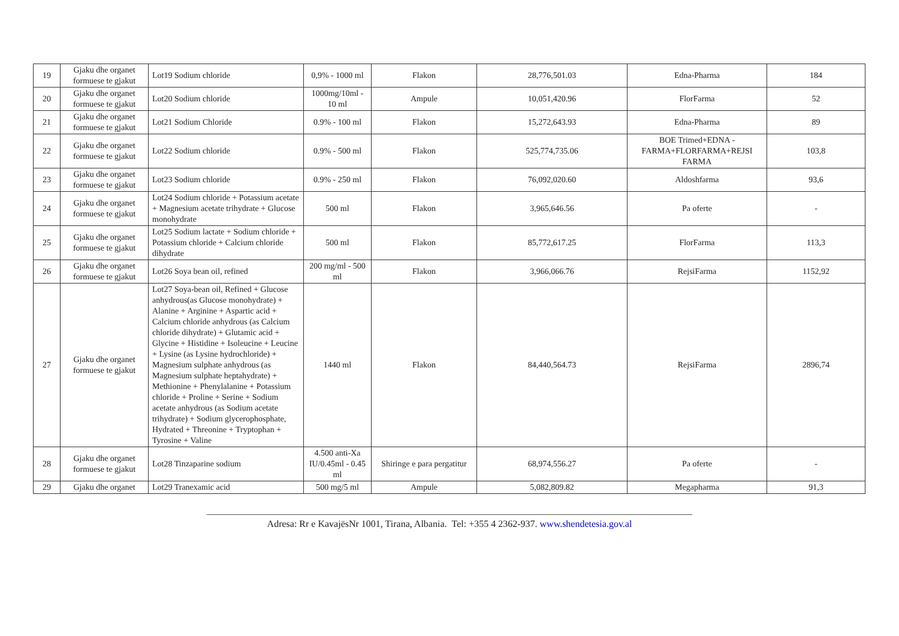| 19 | Gjaku dhe organet formuese te gjakut | Lot19 Sodium chloride | 0,9% - 1000 ml | Flakon | 28,776,501.03 | Edna-Pharma | 184 |
| 20 | Gjaku dhe organet formuese te gjakut | Lot20 Sodium chloride | 1000mg/10ml - 10 ml | Ampule | 10,051,420.96 | FlorFarma | 52 |
| 21 | Gjaku dhe organet formuese te gjakut | Lot21 Sodium Chloride | 0.9% - 100 ml | Flakon | 15,272,643.93 | Edna-Pharma | 89 |
| 22 | Gjaku dhe organet formuese te gjakut | Lot22 Sodium chloride | 0.9% - 500 ml | Flakon | 525,774,735.06 | BOE Trimed+EDNA - FARMA+FLORFARMA+REJSI FARMA | 103,8 |
| 23 | Gjaku dhe organet formuese te gjakut | Lot23 Sodium chloride | 0.9% - 250 ml | Flakon | 76,092,020.60 | Aldoshfarma | 93,6 |
| 24 | Gjaku dhe organet formuese te gjakut | Lot24 Sodium chloride + Potassium acetate + Magnesium acetate trihydrate + Glucose monohydrate | 500 ml | Flakon | 3,965,646.56 | Pa oferte | - |
| 25 | Gjaku dhe organet formuese te gjakut | Lot25 Sodium lactate + Sodium chloride + Potassium chloride + Calcium chloride dihydrate | 500 ml | Flakon | 85,772,617.25 | FlorFarma | 113,3 |
| 26 | Gjaku dhe organet formuese te gjakut | Lot26 Soya bean oil, refined | 200 mg/ml - 500 ml | Flakon | 3,966,066.76 | RejsiFarma | 1152,92 |
| 27 | Gjaku dhe organet formuese te gjakut | Lot27 Soya-bean oil, Refined + Glucose anhydrous(as Glucose monohydrate) + Alanine + Arginine + Aspartic acid + Calcium chloride anhydrous (as Calcium chloride dihydrate) + Glutamic acid + Glycine + Histidine + Isoleucine + Leucine + Lysine (as Lysine hydrochloride) + Magnesium sulphate anhydrous (as Magnesium sulphate heptahydrate) + Methionine + Phenylalanine + Potassium chloride + Proline + Serine + Sodium acetate anhydrous (as Sodium acetate trihydrate) + Sodium glycerophosphate, Hydrated + Threonine + Tryptophan + Tyrosine + Valine | 1440 ml | Flakon | 84,440,564.73 | RejsiFarma | 2896,74 |
| 28 | Gjaku dhe organet formuese te gjakut | Lot28 Tinzaparine sodium | 4.500 anti-Xa IU/0.45ml - 0.45 ml | Shiringe e para pergatitur | 68,974,556.27 | Pa oferte | - |
| 29 | Gjaku dhe organet | Lot29 Tranexamic acid | 500 mg/5 ml | Ampule | 5,082,809.82 | Megapharma | 91,3 |
Adresa: Rr e KavajësNr 1001, Tirana, Albania. Tel: +355 4 2362-937. www.shendetesia.gov.al